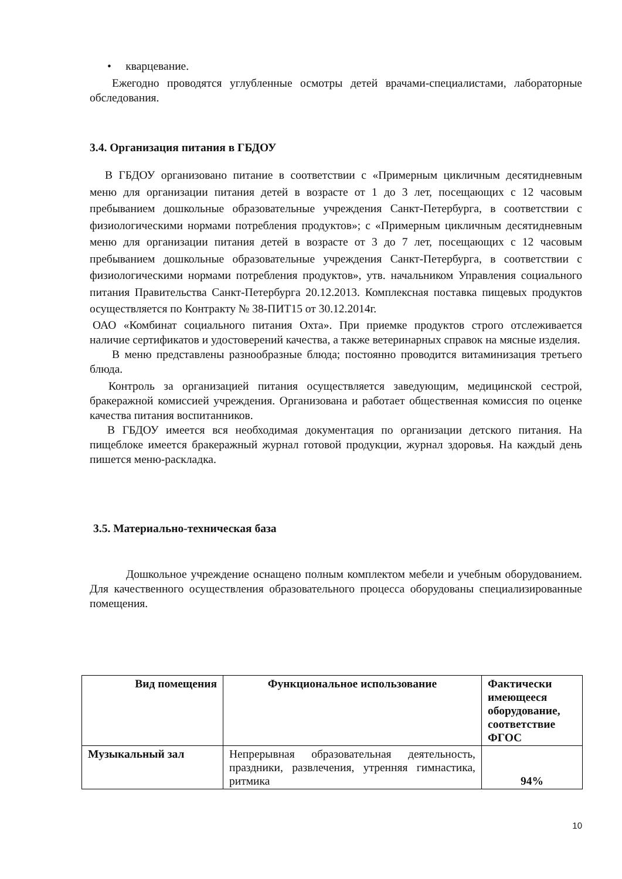• кварцевание.
Ежегодно проводятся углубленные осмотры детей врачами-специалистами, лабораторные обследования.
3.4. Организация питания в ГБДОУ
В ГБДОУ организовано питание в соответствии с «Примерным цикличным десятидневным меню для организации питания детей в возрасте от 1 до 3 лет, посещающих с 12 часовым пребыванием дошкольные образовательные учреждения Санкт-Петербурга, в соответствии с физиологическими нормами потребления продуктов»; с «Примерным цикличным десятидневным меню для организации питания детей в возрасте от 3 до 7 лет, посещающих с 12 часовым пребыванием дошкольные образовательные учреждения Санкт-Петербурга, в соответствии с физиологическими нормами потребления продуктов», утв. начальником Управления социального питания Правительства Санкт-Петербурга 20.12.2013. Комплексная поставка пищевых продуктов осуществляется по Контракту № 38-ПИТ15 от 30.12.2014г.
ОАО «Комбинат социального питания Охта». При приемке продуктов строго отслеживается наличие сертификатов и удостоверений качества, а также ветеринарных справок на мясные изделия.
В меню представлены разнообразные блюда; постоянно проводится витаминизация третьего блюда.
Контроль за организацией питания осуществляется заведующим, медицинской сестрой, бракеражной комиссией учреждения. Организована и работает общественная комиссия по оценке качества питания воспитанников.
В ГБДОУ имеется вся необходимая документация по организации детского питания. На пищеблоке имеется бракеражный журнал готовой продукции, журнал здоровья. На каждый день пишется меню-раскладка.
3.5. Материально-техническая база
Дошкольное учреждение оснащено полным комплектом мебели и учебным оборудованием. Для качественного осуществления образовательного процесса оборудованы специализированные помещения.
| Вид помещения | Функциональное использование | Фактически имеющееся оборудование, соответствие ФГОС |
| --- | --- | --- |
| Музыкальный зал | Непрерывная образовательная деятельность, праздники, развлечения, утренняя гимнастика, ритмика | 94% |
10